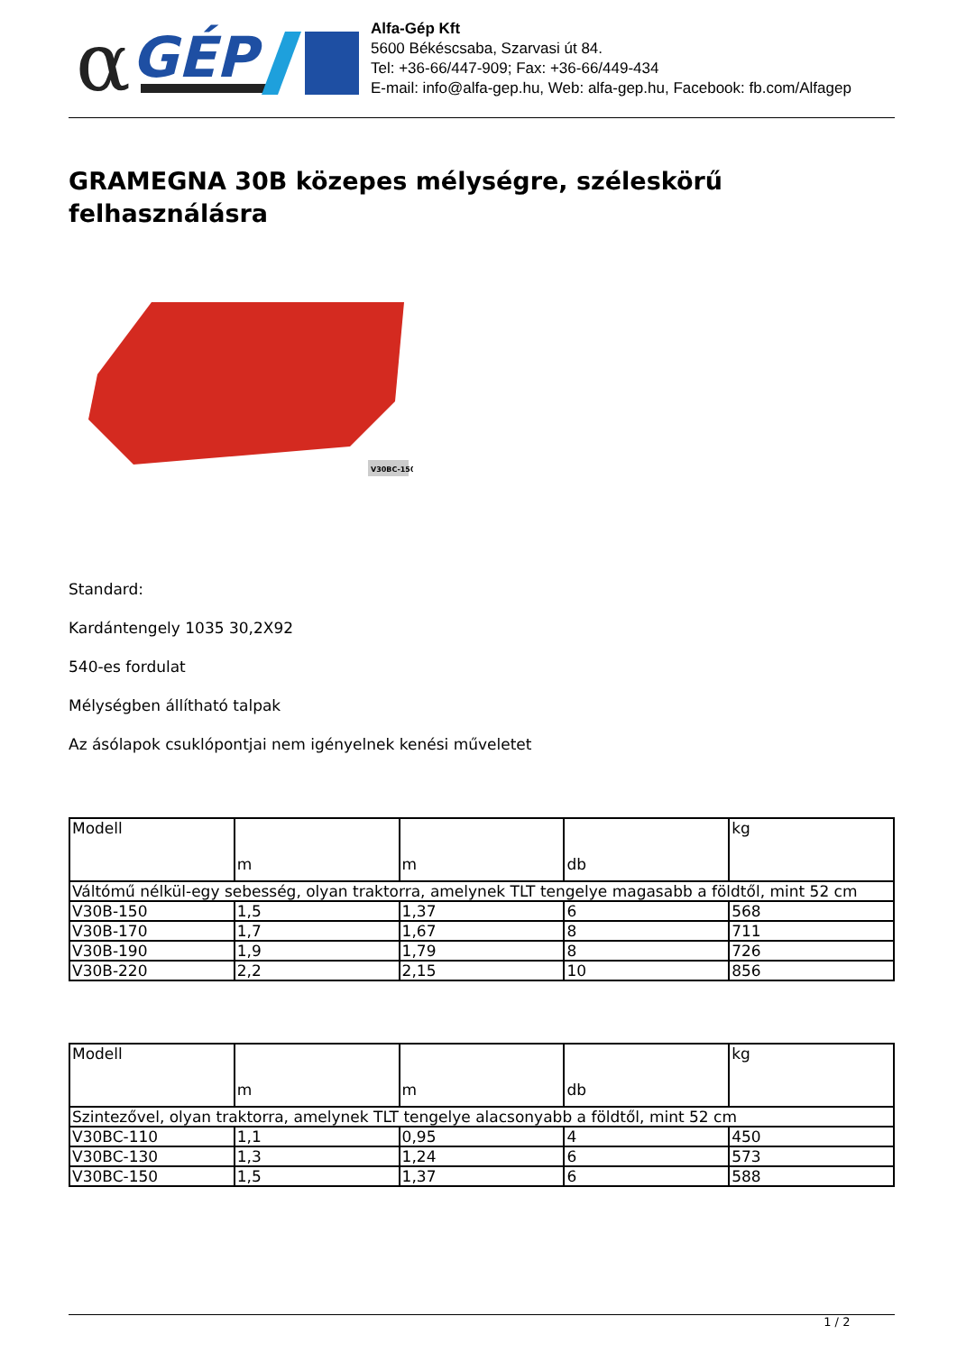α
GÉP
Alfa-Gép Kft
5600 Békéscsaba, Szarvasi út 84.
Tel: +36-66/447-909; Fax: +36-66/449-434
E-mail: info@alfa-gep.hu, Web: alfa-gep.hu, Facebook: fb.com/Alfagep
GRAMEGNA 30B közepes mélységre, széleskörű felhasználásra
V30BC-150
Standard:
Kardántengely 1035 30,2X92
540-es fordulat
Mélységben állítható talpak
Az ásólapok csuklópontjai nem igényelnek kenési műveletet
| Modell | m | m | db | kg |
| Váltómű nélkül-egy sebesség, olyan traktorra, amelynek TLT tengelye magasabb a földtől, mint 52 cm | | | | |
| V30B-150 | 1,5 | 1,37 | 6 | 568 |
| V30B-170 | 1,7 | 1,67 | 8 | 711 |
| V30B-190 | 1,9 | 1,79 | 8 | 726 |
| V30B-220 | 2,2 | 2,15 | 10 | 856 |
| Modell | m | m | db | kg |
| Szintezővel, olyan traktorra, amelynek TLT tengelye alacsonyabb a földtől, mint 52 cm | | | | |
| V30BC-110 | 1,1 | 0,95 | 4 | 450 |
| V30BC-130 | 1,3 | 1,24 | 6 | 573 |
| V30BC-150 | 1,5 | 1,37 | 6 | 588 |
1 / 2